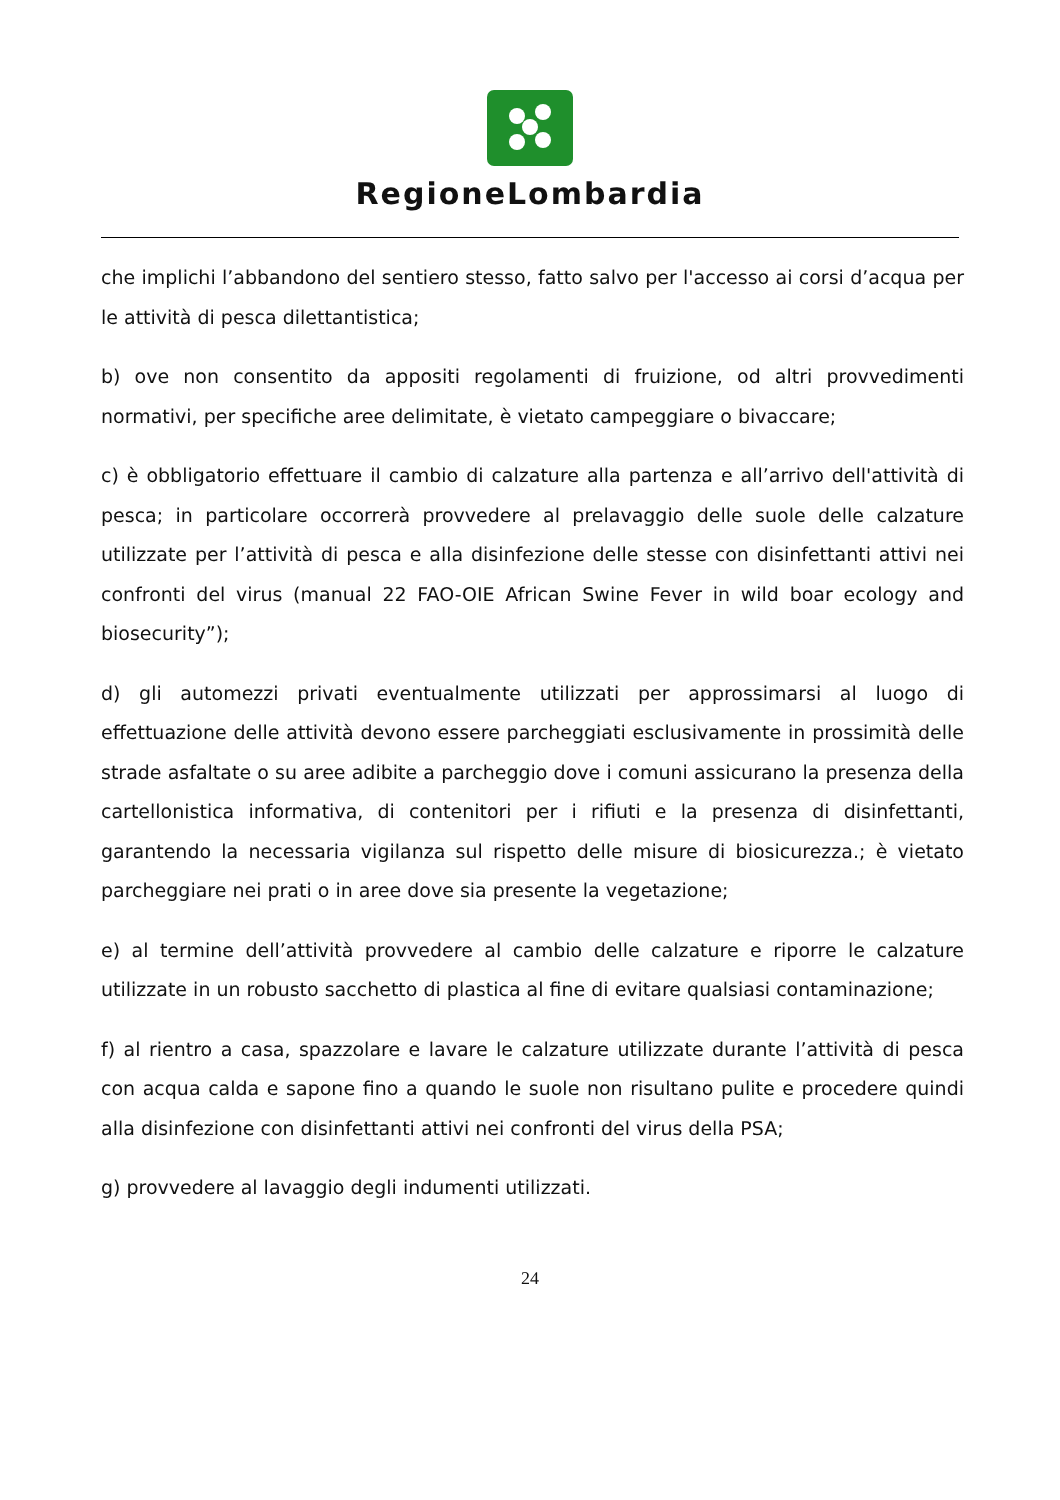RegioneLombardia
che implichi l’abbandono del sentiero stesso, fatto salvo per l'accesso ai corsi d’acqua per le attività di pesca dilettantistica;
b) ove non consentito da appositi regolamenti di fruizione, od altri provvedimenti normativi, per specifiche aree delimitate, è vietato campeggiare o bivaccare;
c) è obbligatorio effettuare il cambio di calzature alla partenza e all’arrivo dell'attività di pesca; in particolare occorrerà provvedere al prelavaggio delle suole delle calzature utilizzate per l’attività di pesca e alla disinfezione delle stesse con disinfettanti attivi nei confronti del virus (manual 22 FAO-OIE African Swine Fever in wild boar ecology and biosecurity”);
d) gli automezzi privati eventualmente utilizzati per approssimarsi al luogo di effettuazione delle attività devono essere parcheggiati esclusivamente in prossimità delle strade asfaltate o su aree adibite a parcheggio dove i comuni assicurano la presenza della cartellonistica informativa, di contenitori per i rifiuti e la presenza di disinfettanti, garantendo la necessaria vigilanza sul rispetto delle misure di biosicurezza.; è vietato parcheggiare nei prati o in aree dove sia presente la vegetazione;
e) al termine dell’attività provvedere al cambio delle calzature e riporre le calzature utilizzate in un robusto sacchetto di plastica al fine di evitare qualsiasi contaminazione;
f) al rientro a casa, spazzolare e lavare le calzature utilizzate durante l’attività di pesca con acqua calda e sapone fino a quando le suole non risultano pulite e procedere quindi alla disinfezione con disinfettanti attivi nei confronti del virus della PSA;
g) provvedere al lavaggio degli indumenti utilizzati.
24